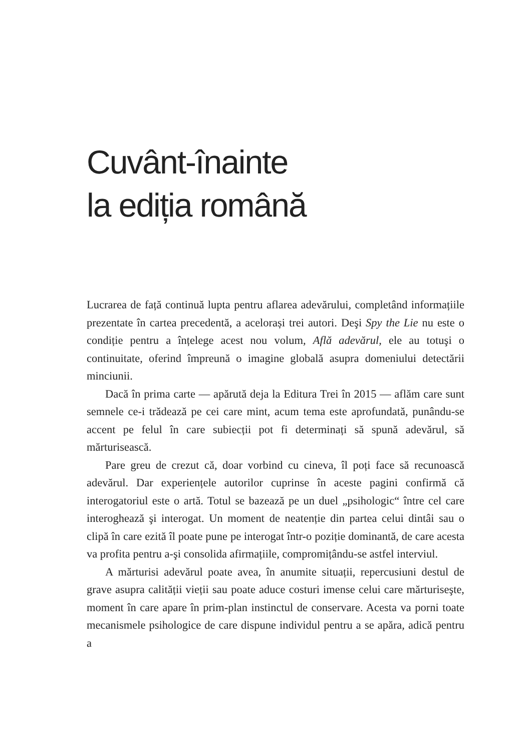Cuvânt-înainte
la ediția română
Lucrarea de față continuă lupta pentru aflarea adevărului, completând informațiile prezentate în cartea precedentă, a acelorași trei autori. Deşi Spy the Lie nu este o condiție pentru a înțelege acest nou volum, Află adevărul, ele au totuşi o continuitate, oferind împreună o imagine globală asupra domeniului detectării minciunii.
Dacă în prima carte — apărută deja la Editura Trei în 2015 — aflăm care sunt semnele ce-i trădează pe cei care mint, acum tema este aprofundată, punându-se accent pe felul în care subiecții pot fi determinați să spună adevărul, să mărturisească.
Pare greu de crezut că, doar vorbind cu cineva, îl poți face să recunoască adevărul. Dar experiențele autorilor cuprinse în aceste pagini confirmă că interogatoriul este o artă. Totul se bazează pe un duel „psihologic“ între cel care interoghează şi interogat. Un moment de neatenție din partea celui dintâi sau o clipă în care ezită îl poate pune pe interogat într-o poziție dominantă, de care acesta va profita pentru a-şi consolida afirmațiile, compromițându-se astfel interviul.
A mărturisi adevărul poate avea, în anumite situații, repercusiuni destul de grave asupra calității vieții sau poate aduce costuri imense celui care mărturiseşte, moment în care apare în prim-plan instinctul de conservare. Acesta va porni toate mecanismele psihologice de care dispune individul pentru a se apăra, adică pentru a